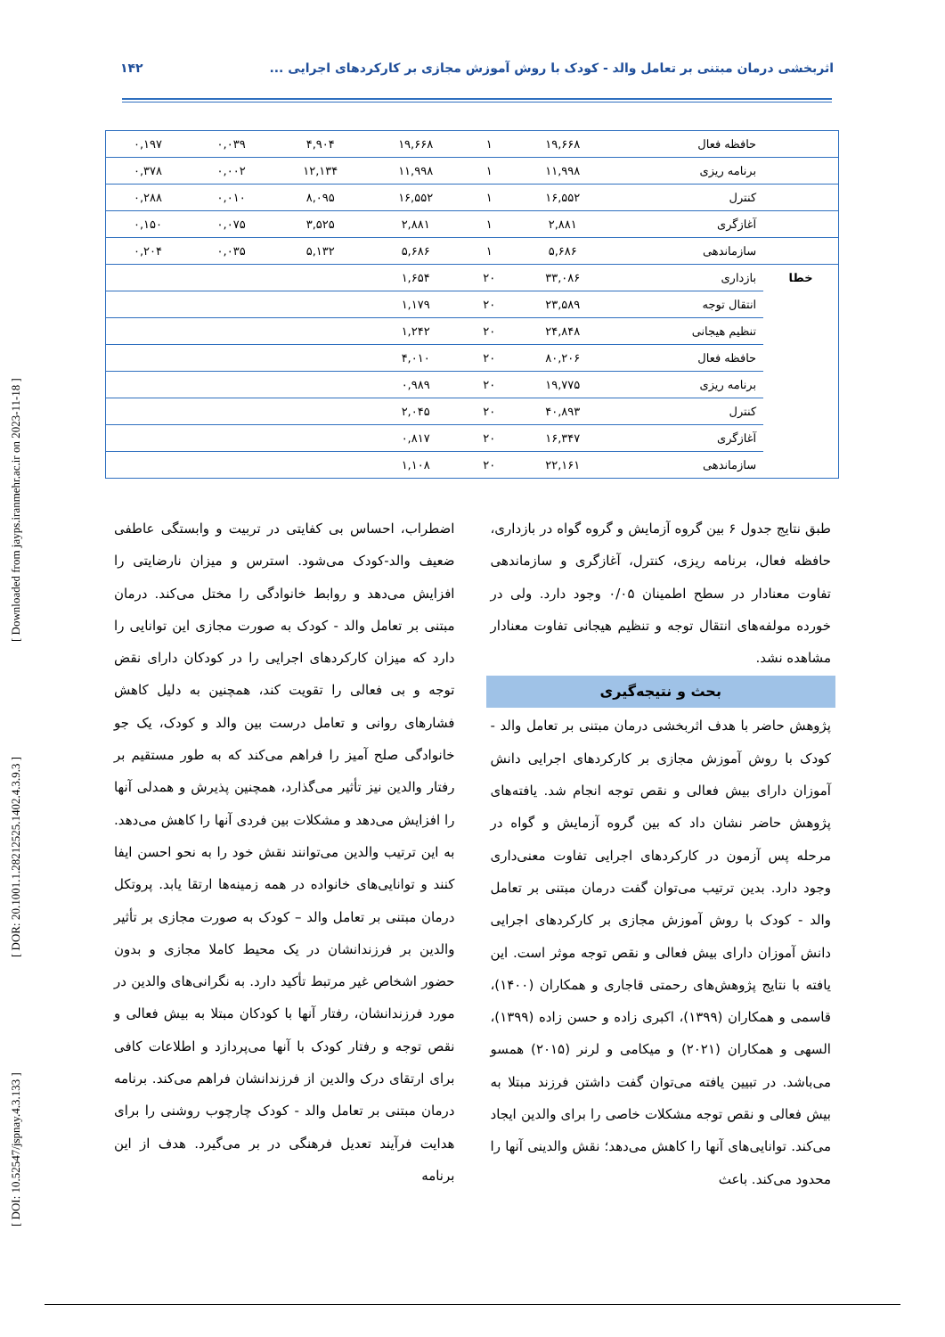اثربخشی درمان مبتنی بر تعامل والد - کودک با روش آموزش مجازی بر کارکردهای اجرایی ... ۱۴۲
| | حافظه فعال | ۱۹,۶۶۸ | ۱ | ۱۹,۶۶۸ | ۴,۹۰۴ | ۰,۰۳۹ | ۰,۱۹۷ |
| | برنامه ریزی | ۱۱,۹۹۸ | ۱ | ۱۱,۹۹۸ | ۱۲,۱۳۴ | ۰,۰۰۲ | ۰,۳۷۸ |
| | کنترل | ۱۶,۵۵۲ | ۱ | ۱۶,۵۵۲ | ۸,۰۹۵ | ۰,۰۱۰ | ۰,۲۸۸ |
| | آغازگری | ۲,۸۸۱ | ۱ | ۲,۸۸۱ | ۳,۵۲۵ | ۰,۰۷۵ | ۰,۱۵۰ |
| | سازماندهی | ۵,۶۸۶ | ۱ | ۵,۶۸۶ | ۵,۱۳۲ | ۰,۰۳۵ | ۰,۲۰۴ |
| خطا | بازداری | ۳۳,۰۸۶ | ۲۰ | ۱,۶۵۴ | | | |
| | انتقال توجه | ۲۳,۵۸۹ | ۲۰ | ۱,۱۷۹ | | | |
| | تنظیم هیجانی | ۲۴,۸۴۸ | ۲۰ | ۱,۲۴۲ | | | |
| | حافظه فعال | ۸۰,۲۰۶ | ۲۰ | ۴,۰۱۰ | | | |
| | برنامه ریزی | ۱۹,۷۷۵ | ۲۰ | ۰,۹۸۹ | | | |
| | کنترل | ۴۰,۸۹۳ | ۲۰ | ۲,۰۴۵ | | | |
| | آغازگری | ۱۶,۳۴۷ | ۲۰ | ۰,۸۱۷ | | | |
| | سازماندهی | ۲۲,۱۶۱ | ۲۰ | ۱,۱۰۸ | | | |
[ DOI: 10.52547/jspnay.4.3.133 ] [ DOR: 20.1001.1.28212525.1402.4.3.9.3 ] [ Downloaded from jayps.iranmehr.ac.ir on 2023-11-18 ]
طبق نتایج جدول ۶ بین گروه آزمایش و گروه گواه در بازداری، حافظه فعال، برنامه ریزی، کنترل، آغازگری و سازماندهی تفاوت معنادار در سطح اطمینان ۰/۰۵ وجود دارد. ولی در خورده مولفه‌های انتقال توجه و تنظیم هیجانی تفاوت معنادار مشاهده نشد.
بحث و نتیجه‌گیری
پژوهش حاضر با هدف اثربخشی درمان مبتنی بر تعامل والد - کودک با روش آموزش مجازی بر کارکردهای اجرایی دانش آموزان دارای بیش فعالی و نقص توجه انجام شد. یافته‌های پژوهش حاضر نشان داد که بین گروه آزمایش و گواه در مرحله پس آزمون در کارکردهای اجرایی تفاوت معنی‌داری وجود دارد. بدین ترتیب می‌توان گفت درمان مبتنی بر تعامل والد - کودک با روش آموزش مجازی بر کارکردهای اجرایی دانش آموزان دارای بیش فعالی و نقص توجه موثر است. این یافته با نتایج پژوهش‌های رحمتی قاجاری و همکاران (۱۴۰۰)، قاسمی و همکاران (۱۳۹۹)، اکبری زاده و حسن زاده (۱۳۹۹)، السهی و همکاران (۲۰۲۱) و میکامی و لرنر (۲۰۱۵) همسو می‌باشد. در تبیین یافته می‌توان گفت داشتن فرزند مبتلا به بیش فعالی و نقص توجه مشکلات خاصی را برای والدین ایجاد می‌کند. توانایی‌های آنها را کاهش می‌دهد؛ نقش والدینی آنها را محدود می‌کند. باعث
اضطراب، احساس بی کفایتی در تربیت و وابستگی عاطفی ضعیف والد-کودک می‌شود. استرس و میزان نارضایتی را افزایش می‌دهد و روابط خانوادگی را مختل می‌کند. درمان مبتنی بر تعامل والد - کودک به صورت مجازی این توانایی را دارد که میزان کارکردهای اجرایی را در کودکان دارای نقض توجه و بی فعالی را تقویت کند، همچنین به دلیل کاهش فشارهای روانی و تعامل درست بین والد و کودک، یک جو خانوادگی صلح آمیز را فراهم می‌کند که به طور مستقیم بر رفتار والدین نیز تأثیر می‌گذارد، همچنین پذیرش و همدلی آنها را افزایش می‌دهد و مشکلات بین فردی آنها را کاهش می‌دهد. به این ترتیب والدین می‌توانند نقش خود را به نحو احسن ایفا کنند و توانایی‌های خانواده در همه زمینه‌ها ارتقا یابد. پروتکل درمان مبتنی بر تعامل والد – کودک به صورت مجازی بر تأثیر والدین بر فرزندانشان در یک محیط کاملا مجازی و بدون حضور اشخاص غیر مرتبط تأکید دارد. به نگرانی‌های والدین در مورد فرزندانشان، رفتار آنها با کودکان مبتلا به بیش فعالی و نقص توجه و رفتار کودک با آنها می‌پردازد و اطلاعات کافی برای ارتقای درک والدین از فرزندانشان فراهم می‌کند. برنامه درمان مبتنی بر تعامل والد - کودک چارچوب روشنی را برای هدایت فرآیند تعدیل فرهنگی در بر می‌گیرد. هدف از این برنامه